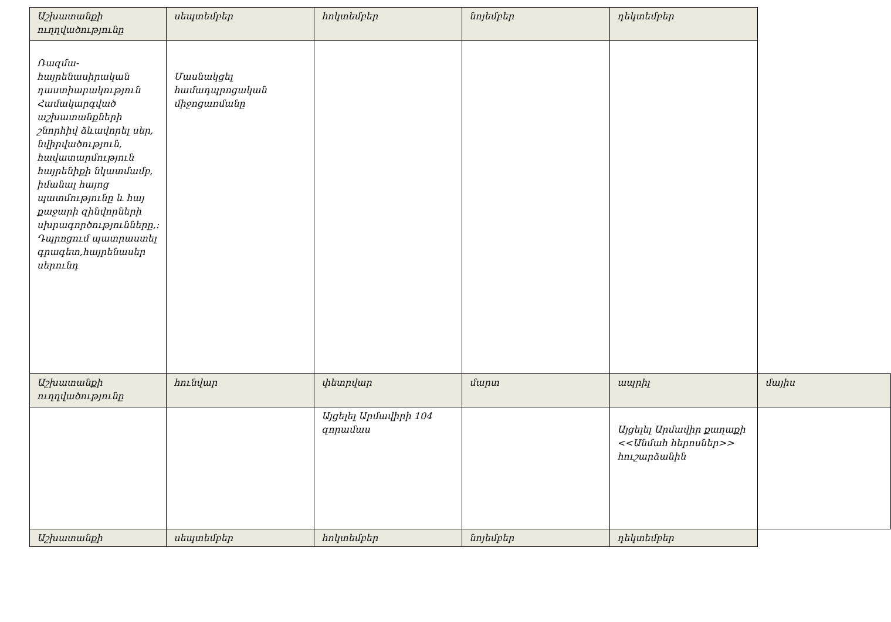| Աշխատանքի ուղղվածությունը | սեպտեմբեր | հոկտեմբեր | նոյեմբեր | դեկտեմբեր | |
| Ռազմա-հայրենասիրական դաստիարակություն Համակարգված աշխատանքների շնորհիվ ձևավորել սեր, նվիրվածություն, հավատարմություն հայրենիքի նկատմամբ, իմանալ հայոց պատմությունը և հայ քաջարի զինվորների սխրագործությունները,: Դպրոցում պատրաստել գրագետ,հայրենասեր սերունդ | Մասնակցել համադպրոցական միջոցառմանը | | | | |
| Աշխատանքի ուղղվածությունը | հունվար | փետրվար | մարտ | ապրիլ | մայիս |
| | | Այցելել Արմավիրի 104 զորամաս | | Այցելել Արմավիր քաղաքի <<Անմահ հերոսներ>> հուշարձանին | |
| Աշխատանքի | սեպտեմբեր | հոկտեմբեր | նոյեմբեր | դեկտեմբեր | |